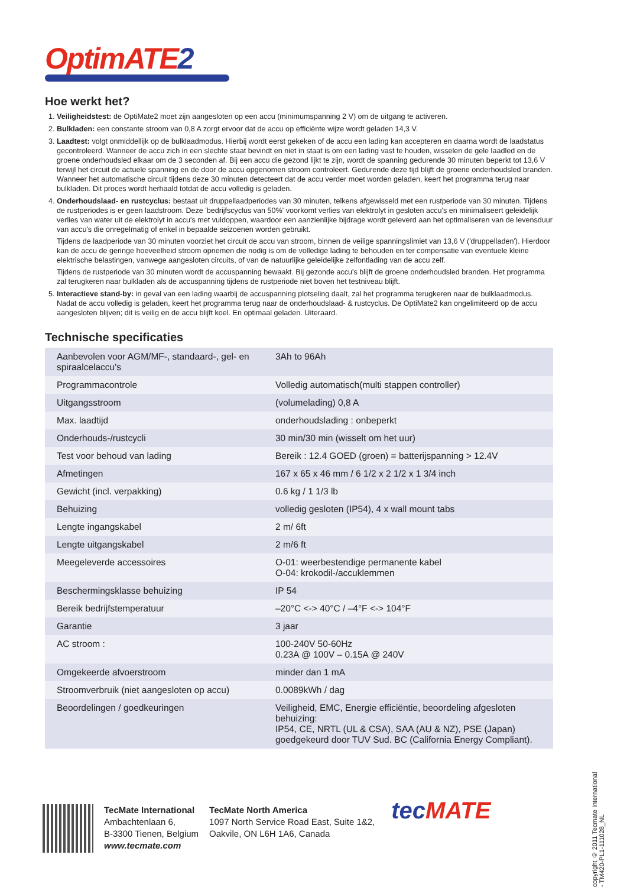Optim ATE2
Hoe werkt het?
1. Veiligheidstest: de OptiMate2 moet zijn aangesloten op een accu (minimumspanning 2 V) om de uitgang te activeren.
2. Bulkladen: een constante stroom van 0,8 A zorgt ervoor dat de accu op efficiënte wijze wordt geladen 14,3 V.
3. Laadtest: volgt onmiddellijk op de bulklaadmodus. Hierbij wordt eerst gekeken of de accu een lading kan accepteren en daarna wordt de laadstatus gecontroleerd. Wanneer de accu zich in een slechte staat bevindt en niet in staat is om een lading vast te houden, wisselen de gele laadled en de groene onderhoudsled elkaar om de 3 seconden af. Bij een accu die gezond lijkt te zijn, wordt de spanning gedurende 30 minuten beperkt tot 13,6 V terwijl het circuit de actuele spanning en de door de accu opgenomen stroom controleert. Gedurende deze tijd blijft de groene onderhoudsled branden. Wanneer het automatische circuit tijdens deze 30 minuten detecteert dat de accu verder moet worden geladen, keert het programma terug naar bulkladen. Dit proces wordt herhaald totdat de accu volledig is geladen.
4. Onderhoudslaad- en rustcyclus: bestaat uit druppellaadperiodes van 30 minuten, telkens afgewisseld met een rustperiode van 30 minuten. Tijdens de rustperiodes is er geen laadstroom. Deze 'bedrijfscyclus van 50%' voorkomt verlies van elektrolyt in gesloten accu's en minimaliseert geleidelijk verlies van water uit de elektrolyt in accu's met vuldoppen, waardoor een aanzienlijke bijdrage wordt geleverd aan het optimaliseren van de levensduur van accu's die onregelmatig of enkel in bepaalde seizoenen worden gebruikt.
Tijdens de laadperiode van 30 minuten voorziet het circuit de accu van stroom, binnen de veilige spanningslimiet van 13,6 V ('druppelladen'). Hierdoor kan de accu de geringe hoeveelheid stroom opnemen die nodig is om de volledige lading te behouden en ter compensatie van eventuele kleine elektrische belastingen, vanwege aangesloten circuits, of van de natuurlijke geleidelijke zelfontlading van de accu zelf.
Tijdens de rustperiode van 30 minuten wordt de accuspanning bewaakt. Bij gezonde accu's blijft de groene onderhoudsled branden. Het programma zal terugkeren naar bulkladen als de accuspanning tijdens de rustperiode niet boven het testniveau blijft.
5. Interactieve stand-by: in geval van een lading waarbij de accuspanning plotseling daalt, zal het programma terugkeren naar de bulklaadmodus. Nadat de accu volledig is geladen, keert het programma terug naar de onderhoudslaad- & rustcyclus. De OptiMate2 kan ongelimiteerd op de accu aangesloten blijven; dit is veilig en de accu blijft koel. En optimaal geladen. Uiteraard.
Technische specificaties
| Aanbevolen voor AGM/MF-, standaard-, gel- en spiraalcelaccu's | 3Ah to 96Ah |
| Programmacontrole | Volledig automatisch(multi stappen controller) |
| Uitgangsstroom | (volumelading) 0,8 A |
| Max. laadtijd | onderhoudslading : onbeperkt |
| Onderhouds-/rustcycli | 30 min/30 min (wisselt om het uur) |
| Test voor behoud van lading | Bereik : 12.4 GOED (groen) = batterijspanning > 12.4V |
| Afmetingen | 167 x 65 x 46 mm / 6 1/2 x 2 1/2 x 1 3/4 inch |
| Gewicht (incl. verpakking) | 0.6 kg / 1 1/3 lb |
| Behuizing | volledig gesloten (IP54), 4 x wall mount tabs |
| Lengte ingangskabel | 2 m/ 6ft |
| Lengte uitgangskabel | 2 m/6 ft |
| Meegeleverde accessoires | O-01: weerbestendige permanente kabel O-04: krokodil-/accuklemmen |
| Beschermingsklasse behuizing | IP 54 |
| Bereik bedrijfstemperatuur | –20°C <-> 40°C / –4°F <-> 104°F |
| Garantie | 3 jaar |
| AC stroom : | 100-240V 50-60Hz 0.23A @ 100V – 0.15A @ 240V |
| Omgekeerde afvoerstroom | minder dan 1 mA |
| Stroomverbruik (niet aangesloten op accu) | 0.0089kWh / dag |
| Beoordelingen / goedkeuringen | Veiligheid, EMC, Energie efficiëntie, beoordeling afgesloten behuizing: IP54, CE, NRTL (UL & CSA), SAA (AU & NZ), PSE (Japan) goedgekeurd door TUV Sud. BC (California Energy Compliant). |
copyright © 2011 Tecmate International - TM420-PL1-111028_NL
TecMate International
Ambachtenlaan 6,
B-3300 Tienen, Belgium
www.tecmate.com
TecMate North America
1097 North Service Road East, Suite 1&2,
Oakvile, ON L6H 1A6, Canada
tec MATE